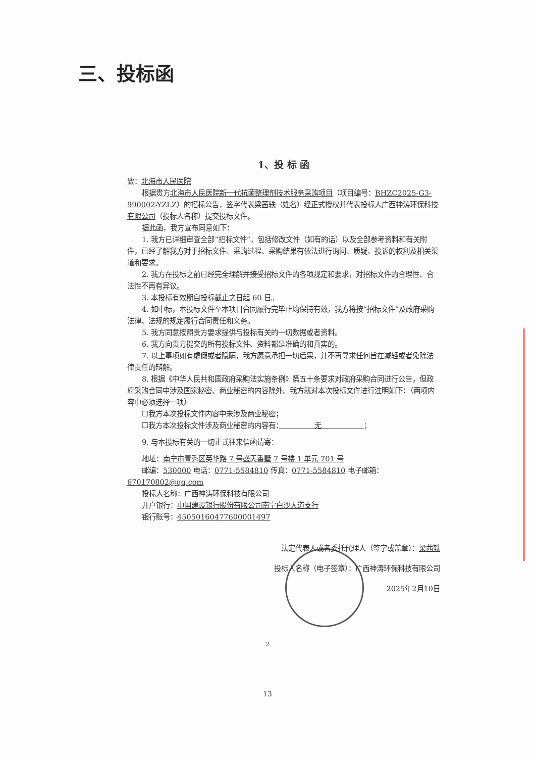三、投标函
1、投 标 函
致：北海市人民医院
根据贵方北海市人民医院新一代抗菌整理剂技术服务采购项目（项目编号：BHZC2025-G3-990002-YZLZ）的招标公告，签字代表梁茜轶（姓名）经正式授权并代表投标人广西神涛环保科技有限公司（投标人名称）提交投标文件。
据此函，我方宣布同意如下：
1. 我方已详细审查全部“招标文件”，包括修改文件（如有的话）以及全部参考资料和有关附件，已经了解我方对于招标文件、采购过程、采购结果有依法进行询问、质疑、投诉的权利及相关渠道和要求。
2. 我方在投标之前已经完全理解并接受招标文件的各项规定和要求，对招标文件的合理性、合法性不再有异议。
3. 本投标有效期自投标截止之日起 60 日。
4. 如中标，本投标文件至本项目合同履行完毕止均保持有效，我方将按“招标文件”及政府采购法律、法规的规定履行合同责任和义务。
5. 我方同意按照贵方要求提供与投标有关的一切数据或者资料。
6. 我方向贵方提交的所有投标文件、资料都是准确的和真实的。
7. 以上事项如有虚假或者隐瞒，我方愿意承担一切后果，并不再寻求任何旨在减轻或者免除法律责任的辩解。
8. 根据《中华人民共和国政府采购法实施条例》第五十条要求对政府采购合同进行公告，但政府采购合同中涉及国家秘密、商业秘密的内容除外。我方就对本次投标文件进行注明如下：（两项内容中必须选择一项）
☐我方本次投标文件内容中未涉及商业秘密；
☐我方本次投标文件涉及商业秘密的内容有：　　　　　无　　　　　　；
9. 与本投标有关的一切正式往来信函请寄：
地址：南宁市青秀区英华路 7 号盛天香墅 7 号楼 1 单元 701 号
邮编：530000 电话：0771-5584810 传真：0771-5584810 电子邮箱：670170802@qq.com
投标人名称：广西神涛环保科技有限公司
开户银行：中国建设银行股份有限公司南宁白沙大道支行
银行账号：45050160477600001497
法定代表人或者委托代理人（签字或盖章）：梁茜轶
投标人名称（电子签章）：广西神涛环保科技有限公司
2025年2月10日
2
13